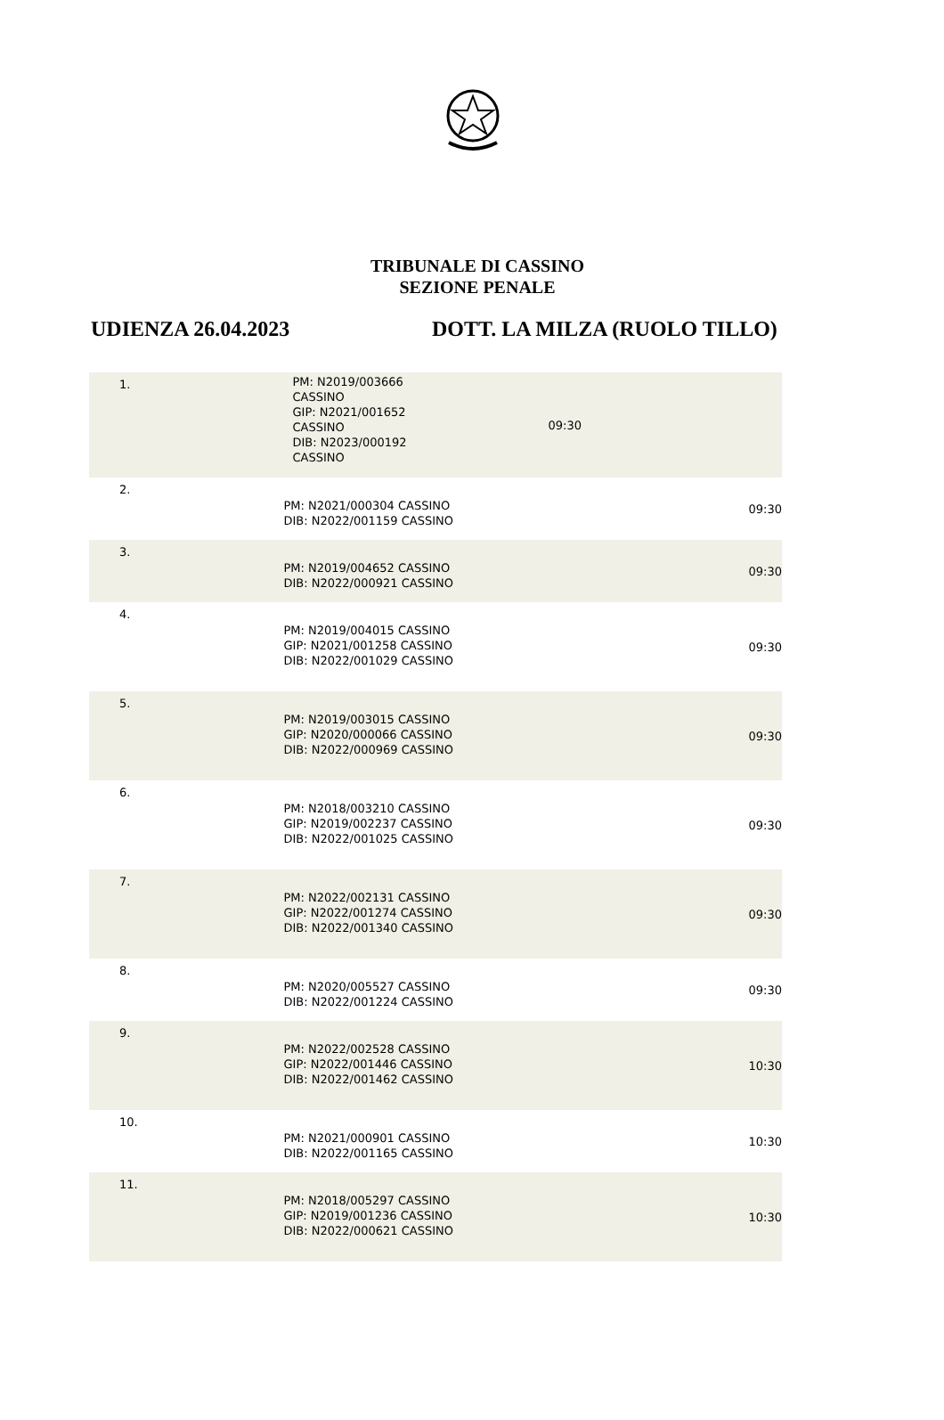TRIBUNALE DI CASSINO
SEZIONE PENALE
UDIENZA 26.04.2023 DOTT. LA MILZA (RUOLO TILLO)
| 1. | PM: N2019/003666 CASSINO GIP: N2021/001652 CASSINO DIB: N2023/000192 CASSINO | 09:30 |
| 2. | PM: N2021/000304 CASSINO DIB: N2022/001159 CASSINO | 09:30 |
| 3. | PM: N2019/004652 CASSINO DIB: N2022/000921 CASSINO | 09:30 |
| 4. | PM: N2019/004015 CASSINO GIP: N2021/001258 CASSINO DIB: N2022/001029 CASSINO | 09:30 |
| 5. | PM: N2019/003015 CASSINO GIP: N2020/000066 CASSINO DIB: N2022/000969 CASSINO | 09:30 |
| 6. | PM: N2018/003210 CASSINO GIP: N2019/002237 CASSINO DIB: N2022/001025 CASSINO | 09:30 |
| 7. | PM: N2022/002131 CASSINO GIP: N2022/001274 CASSINO DIB: N2022/001340 CASSINO | 09:30 |
| 8. | PM: N2020/005527 CASSINO DIB: N2022/001224 CASSINO | 09:30 |
| 9. | PM: N2022/002528 CASSINO GIP: N2022/001446 CASSINO DIB: N2022/001462 CASSINO | 10:30 |
| 10. | PM: N2021/000901 CASSINO DIB: N2022/001165 CASSINO | 10:30 |
| 11. | PM: N2018/005297 CASSINO GIP: N2019/001236 CASSINO DIB: N2022/000621 CASSINO | 10:30 |